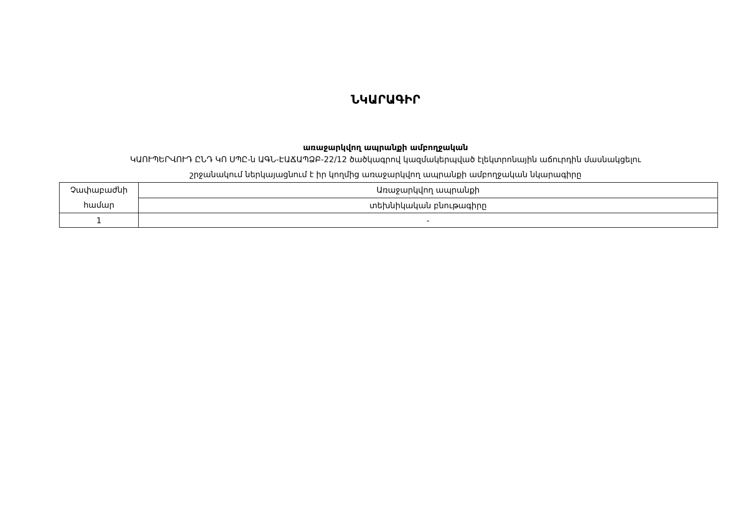ՆԿԱՐԱԳԻՐ
առաջարկվող ապրանքի ամբողջական
ԿԱՈՒՊԵՐՎՈՒԴ ԸՆԴ ԿՈ ՍՊԸ-ն ԱԳՆ-ԷԱՃԱՊՁԲ-22/12 ծածկագրով կազմակերպված էլեկտրոնային աճուրդին մասնակցելու
շրջանակում ներկայացնում է իր կողմից առաջարկվող ապրանքի ամբողջական նկարագիրը
| Չափաբաժնի համար | Առաջարկվող ապրանքի |
| | տեխնիկական բնութագիրը |
| 1 | - |